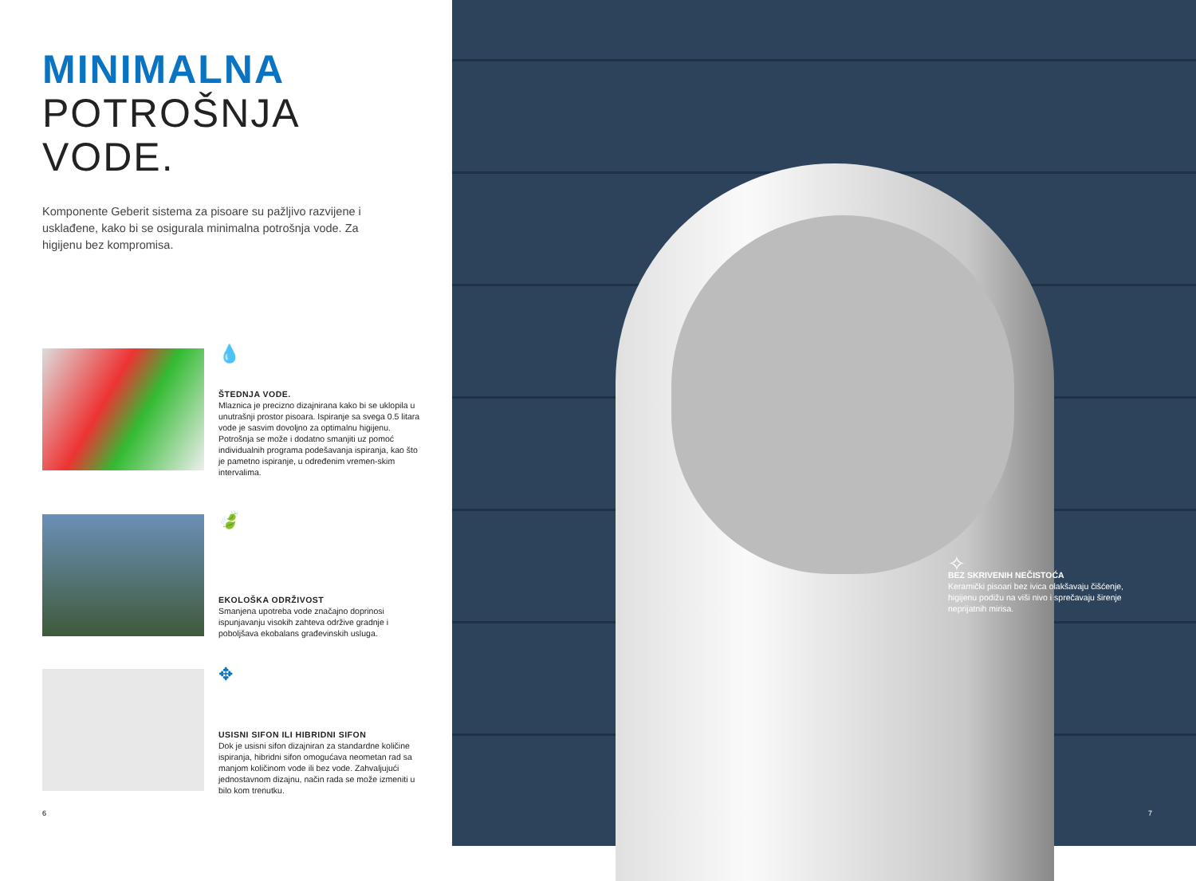MINIMALNA
POTROŠNJA
VODE.
Komponente Geberit sistema za pisoare su pažljivo razvijene i usklađene, kako bi se osigurala minimalna potrošnja vode. Za higijenu bez kompromisa.
💧
ŠTEDNJA VODE.
Mlaznica je precizno dizajnirana kako bi se uklopila u unutrašnji prostor pisoara. Ispiranje sa svega 0.5 litara vode je sasvim dovoljno za optimalnu higijenu. Potrošnja se može i dodatno smanjiti uz pomoć individualnih programa podešavanja ispiranja, kao što je pametno ispiranje, u određenim vremen-skim intervalima.
🍃
EKOLOŠKA ODRŽIVOST
Smanjena upotreba vode značajno doprinosi ispunjavanju visokih zahteva održive gradnje i poboljšava ekobalans građevinskih usluga.
✥
USISNI SIFON ILI HIBRIDNI SIFON
Dok je usisni sifon dizajniran za standardne količine ispiranja, hibridni sifon omogućava neometan rad sa manjom količinom vode ili bez vode. Zahvaljujući jednostavnom dizajnu, način rada se može izmeniti u bilo kom trenutku.
6
✧
BEZ SKRIVENIH NEČISTOĆA
Keramički pisoari bez ivica olakšavaju čišćenje, higijenu podižu na viši nivo i sprečavaju širenje neprijatnih mirisa.
7